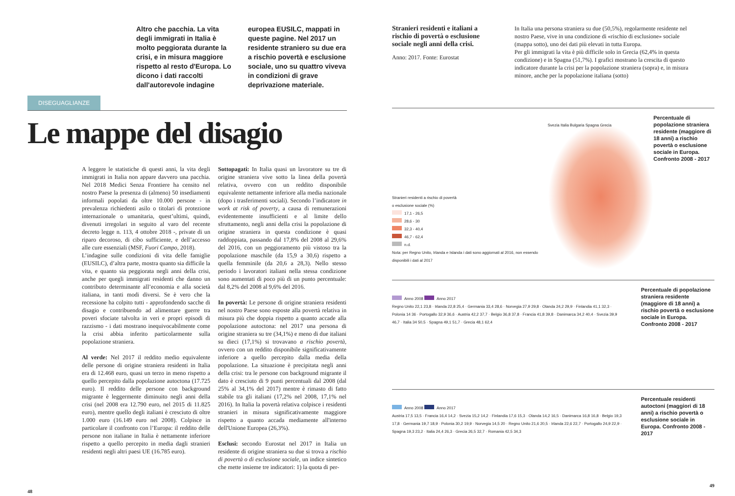Altro che pacchia. La vita degli immigrati in Italia è molto peggiorata durante la crisi, e in misura maggiore rispetto al resto d'Europa. Lo dicono i dati raccolti dall'autorevole indagine
europea EUSILC, mappati in queste pagine. Nel 2017 un residente straniero su due era a rischio povertà e esclusione sociale, uno su quattro viveva in condizioni di grave deprivazione materiale.
DISEGUAGLIANZE
Le mappe del disagio
A leggere le statistiche di questi anni, la vita degli immigrati in Italia non appare davvero una pacchia. Nel 2018 Medici Senza Frontiere ha censito nel nostro Paese la presenza di (almeno) 50 insediamenti informali popolati da oltre 10.000 persone - in prevalenza richiedenti asilo o titolari di protezione internazionale o umanitaria, quest’ultimi, quindi, divenuti irregolari in seguito al varo del recente decreto legge n. 113, 4 ottobre 2018 -, private di un riparo decoroso, di cibo sufficiente, e dell’accesso alle cure essenziali (MSF, Fuori Campo, 2018).
L’indagine sulle condizioni di vita delle famiglie (EUSILC), d’altra parte, mostra quanto sia difficile la vita, e quanto sia peggiorata negli anni della crisi, anche per quegli immigrati residenti che danno un contributo determinante all’economia e alla società italiana, in tanti modi diversi. Se è vero che la recessione ha colpito tutti - approfondendo sacche di disagio e contribuendo ad alimentare guerre tra poveri sfociate talvolta in veri e propri episodi di razzismo - i dati mostrano inequivocabilmente come la crisi abbia inferito particolarmente sulla popolazione straniera.
Al verde: Nel 2017 il reddito medio equivalente delle persone di origine straniera residenti in Italia era di 12.468 euro, quasi un terzo in meno rispetto a quello percepito dalla popolazione autoctona (17.725 euro). Il reddito delle persone con background migrante è leggermente diminuito negli anni della crisi (nel 2008 era 12.790 euro, nel 2015 di 11.825 euro), mentre quello degli italiani è cresciuto di oltre 1.000 euro (16.149 euro nel 2008). Colpisce in particolare il confronto con l’Europa: il reddito delle persone non italiane in Italia è nettamente inferiore rispetto a quello percepito in media dagli stranieri residenti negli altri paesi UE (16.785 euro).
Sottopagati: In Italia quasi un lavoratore su tre di origine straniera vive sotto la linea della povertà relativa, ovvero con un reddito disponibile equivalente nettamente inferiore alla media nazionale (dopo i trasferimenti sociali). Secondo l’indicatore in work at risk of poverty, a causa di remunerazioni evidentemente insufficienti e al limite dello sfruttamento, negli anni della crisi la popolazione di origine straniera in questa condizione è quasi raddoppiata, passando dal 17,8% del 2008 al 29,6% del 2016, con un peggioramento più vistoso tra la popolazione maschile (da 15,9 a 30,6) rispetto a quella femminile (da 20,6 a 28,3). Nello stesso periodo i lavoratori italiani nella stessa condizione sono aumentati di poco più di un punto percentuale: dal 8,2% del 2008 al 9,6% del 2016.
In povertà: Le persone di origine straniera residenti nel nostro Paese sono esposte alla povertà relativa in misura più che doppia rispetto a quanto accade alla popolazione autoctona: nel 2017 una persona di origine straniera su tre (34,1%) e meno di due italiani su dieci (17,1%) si trovavano a rischio povertà, ovvero con un reddito disponibile significativamente inferiore a quello percepito dalla media della popolazione. La situazione è precipitata negli anni della crisi: tra le persone con background migrante il dato è cresciuto di 9 punti percentuali dal 2008 (dal 25% al 34,1% del 2017) mentre è rimasto di fatto stabile tra gli italiani (17,2% nel 2008, 17,1% nel 2016). In Italia la povertà relativa colpisce i residenti stranieri in misura significativamente maggiore rispetto a quanto accada mediamente all'interno dell'Unione Europea (26,3%).
Esclusi: secondo Eurostat nel 2017 in Italia un residente di origine straniera su due si trova a rischio di povertà o di esclusione sociale, un indice sintetico che mette insieme tre indicatori: 1) la quota di per-
48
Stranieri residenti e italiani a rischio di povertà o esclusione sociale negli anni della crisi.
Anno: 2017. Fonte: Eurostat
In Italia una persona straniera su due (50,5%), regolarmente residente nel nostro Paese, vive in una condizione di «rischio di esclusione» sociale (mappa sotto), uno dei dati più elevati in tutta Europa.
Per gli immigrati la vita è più difficile solo in Grecia (62,4% in questa condizione) e in Spagna (51,7%). I grafici mostrano la crescita di questo indicatore durante la crisi per la popolazione straniera (sopra) e, in misura minore, anche per la popolazione italiana (sotto)
Stranieri residenti a rischio di povertà
o esclusione sociale (%)
17,1 - 26,5
28,6 - 30
32,3 - 40,4
46,7 - 62,4
n.d.
Nota: per Regno Unito, Irlanda e Islanda i dati sono aggiornati al 2016, non essendo disponibili i dati al 2017
Svezia Italia Bulgaria Spagna Grecia
Percentuale di popolazione straniera residente (maggiore di 18 anni) a rischio povertà o esclusione sociale in Europa. Confronto 2008 - 2017
Anno 2008 Anno 2017
Regno Unito 22,1 23,8 · Irlanda 22,8 25,4 · Germania 33,4 28,6 · Norvegia 27,9 29,8 · Olanda 24,2 29,9 · Finlandia 41,1 32,3 · Polonia 14 36 · Portogallo 32,9 36,6 · Austria 42,2 37,7 · Belgio 36,8 37,8 · Francia 41,8 39,8 · Danimarca 34,2 40,4 · Svezia 39,9 46,7 · Italia 34 50,5 · Spagna 49,1 51,7 · Grecia 48,1 62,4
Percentuale di popolazione straniera residente (maggiore di 18 anni) a rischio povertà o esclusione sociale in Europa. Confronto 2008 - 2017
Anno 2008 Anno 2017
Austria 17,5 13,5 · Francia 16,4 14,2 · Svezia 15,2 14,2 · Finlandia 17,6 15,3 · Olanda 14,2 16,5 · Danimarca 16,8 16,8 · Belgio 19,3 17,8 · Germania 19,7 18,9 · Polonia 30,2 19,9 · Norvegia 14,5 20 · Regno Unito 21,6 20,5 · Irlanda 22,6 22,7 · Portogallo 24,9 22,9 · Spagna 19,3 23,2 · Italia 24,4 26,3 · Grecia 26,5 32,7 · Romania 42,5 34,3
Percentuale residenti autoctoni (maggiori di 18 anni) a rischio povertà o esclusione sociale in Europa. Confronto 2008 - 2017
49